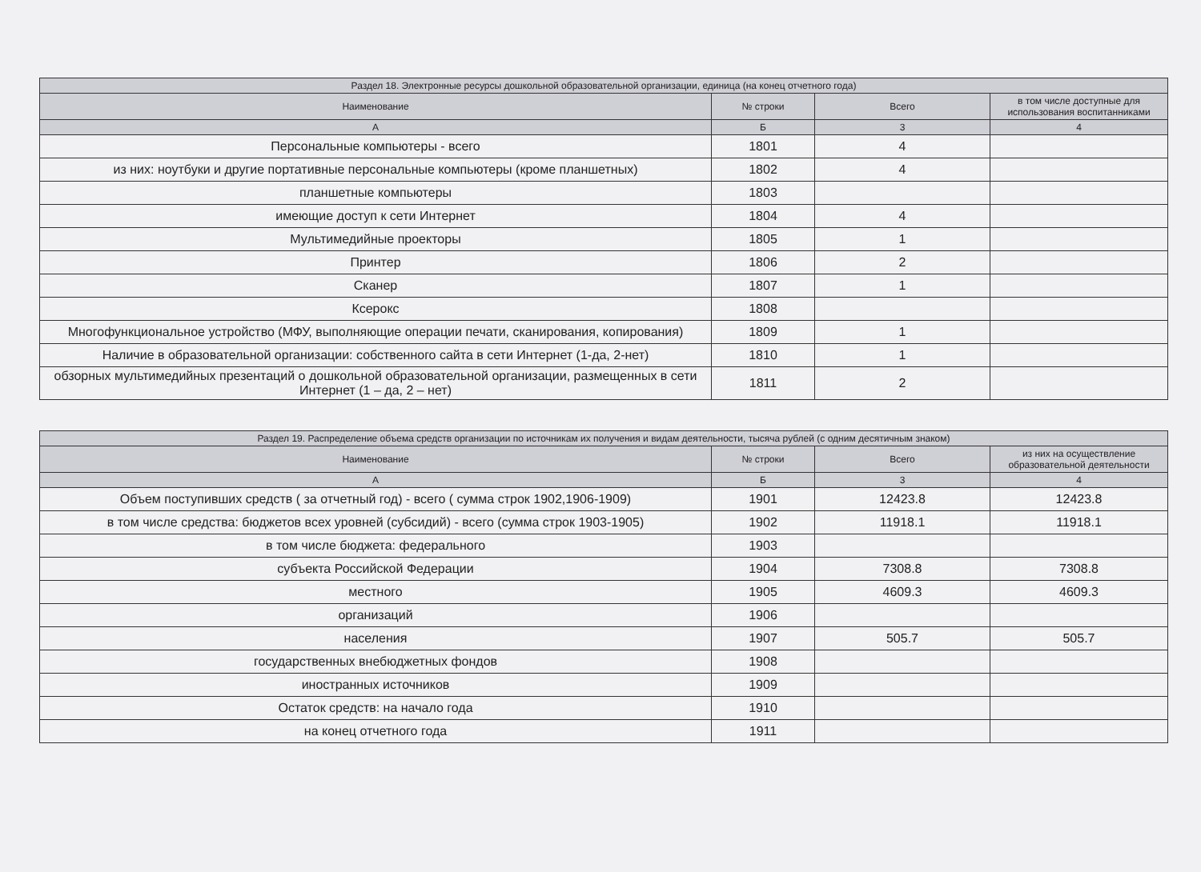| Раздел 18. Электронные ресурсы дошкольной образовательной организации, единица (на конец отчетного года) | | | |
| --- | --- | --- | --- |
| Наименование | № строки | Всего | в том числе доступные для использования воспитанниками |
| А | Б | 3 | 4 |
| Персональные компьютеры - всего | 1801 | 4 | |
| из них: ноутбуки и другие портативные персональные компьютеры (кроме планшетных) | 1802 | 4 | |
| планшетные компьютеры | 1803 | | |
| имеющие доступ к сети Интернет | 1804 | 4 | |
| Мультимедийные проекторы | 1805 | 1 | |
| Принтер | 1806 | 2 | |
| Сканер | 1807 | 1 | |
| Ксерокс | 1808 | | |
| Многофункциональное устройство (МФУ, выполняющие операции печати, сканирования, копирования) | 1809 | 1 | |
| Наличие в образовательной организации: собственного сайта в сети Интернет (1-да, 2-нет) | 1810 | 1 | |
| обзорных мультимедийных презентаций о дошкольной образовательной организации, размещенных в сети Интернет (1 – да, 2 – нет) | 1811 | 2 | |
| Раздел 19. Распределение объема средств организации по источникам их получения и видам деятельности, тысяча рублей (с одним десятичным знаком) | | | |
| --- | --- | --- | --- |
| Наименование | № строки | Всего | из них на осуществление образовательной деятельности |
| А | Б | 3 | 4 |
| Объем поступивших средств ( за отчетный год) - всего ( сумма строк 1902,1906-1909) | 1901 | 12423.8 | 12423.8 |
| в том числе средства: бюджетов всех уровней (субсидий) - всего (сумма строк 1903-1905) | 1902 | 11918.1 | 11918.1 |
| в том числе бюджета: федерального | 1903 | | |
| субъекта Российской Федерации | 1904 | 7308.8 | 7308.8 |
| местного | 1905 | 4609.3 | 4609.3 |
| организаций | 1906 | | |
| населения | 1907 | 505.7 | 505.7 |
| государственных внебюджетных фондов | 1908 | | |
| иностранных источников | 1909 | | |
| Остаток средств: на начало года | 1910 | | |
| на конец отчетного года | 1911 | | |